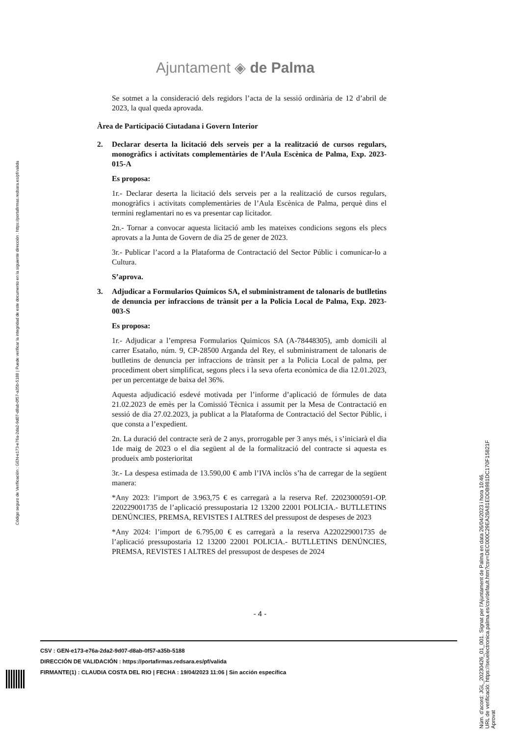Ajuntament ◈ de Palma
Se sotmet a la consideració dels regidors l’acta de la sessió ordinària de 12 d’abril de 2023, la qual queda aprovada.
Àrea de Participació Ciutadana i Govern Interior
2. Declarar deserta la licitació dels serveis per a la realització de cursos regulars, monogràfics i activitats complementàries de l’Aula Escènica de Palma, Exp. 2023-015-A
Es proposa:
1r.- Declarar deserta la licitació dels serveis per a la realització de cursos regulars, monogràfics i activitats complementàries de l’Aula Escènica de Palma, perquè dins el termini reglamentari no es va presentar cap licitador.
2n.- Tornar a convocar aquesta licitació amb les mateixes condicions segons els plecs aprovats a la Junta de Govern de dia 25 de gener de 2023.
3r.- Publicar l’acord a la Plataforma de Contractació del Sector Públic i comunicar-lo a Cultura.
S’aprova.
3. Adjudicar a Formularios Químicos SA, el subministrament de talonaris de butlletins de denuncia per infraccions de trànsit per a la Policia Local de Palma, Exp. 2023-003-S
Es proposa:
1r.- Adjudicar a l’empresa Formularios Quimicos SA (A-78448305), amb domicili al carrer Esataño, núm. 9, CP-28500 Arganda del Rey, el subministrament de talonaris de butlletins de denuncia per infraccions de trànsit per a la Policia Local de palma, per procediment obert simplificat, segons plecs i la seva oferta econòmica de dia 12.01.2023, per un percentatge de baixa del 36%.
Aquesta adjudicació esdevé motivada per l’informe d’aplicació de fórmules de data 21.02.2023 de emès per la Comissió Tècnica i assumit per la Mesa de Contractació en sessió de dia 27.02.2023, ja publicat a la Plataforma de Contractació del Sector Públic, i que consta a l’expedient.
2n. La duració del contracte serà de 2 anys, prorrogable per 3 anys més, i s’iniciarà el dia 1de maig de 2023 o el dia següent al de la formalització del contracte si aquesta es produeix amb posterioritat
3r.- La despesa estimada de 13.590,00 € amb l’IVA inclòs s’ha de carregar de la següent manera:
*Any 2023: l’import de 3.963,75 € es carregarà a la reserva Ref. 22023000591-OP. 220229001735 de l’aplicació pressupostaria 12 13200 22001 POLICIA.- BUTLLETINS DENÚNCIES, PREMSA, REVISTES I ALTRES del pressupost de despeses de 2023
*Any 2024: l’import de 6.795,00 € es carregarà a la reserva A220229001735 de l’aplicació pressupostaria 12 13200 22001 POLICIA.- BUTLLETINS DENÚNCIES, PREMSA, REVISTES I ALTRES del pressupost de despeses de 2024
- 4 -
CSV : GEN-e173-e76a-2da2-9d07-d8ab-0f57-a35b-5188
DIRECCIÓN DE VALIDACIÓN : https://portafirmas.redsara.es/pf/valida
FIRMANTE(1) : CLAUDIA COSTA DEL RIO | FECHA : 19/04/2023 11:06 | Sin acción específica
Código seguro de Verificación : GEN-e173-e76a-2da2-9d07-d8ab-0f57-a35b-5188 | Puede verificar la integridad de este documento en la siguiente dirección : https://portafirmas.redsara.es/pf/valida
Núm. d'acord: JGL_20230426_01_001. Signat per l'Ajuntament de Palma en data 26/04/2023 i hora 10:46.
URL de verificació: https://seuelectronica.palma.es/csv/default.htm?csv=DEC000C29EA28A81EDDB981DC170F15821F
Aprovat